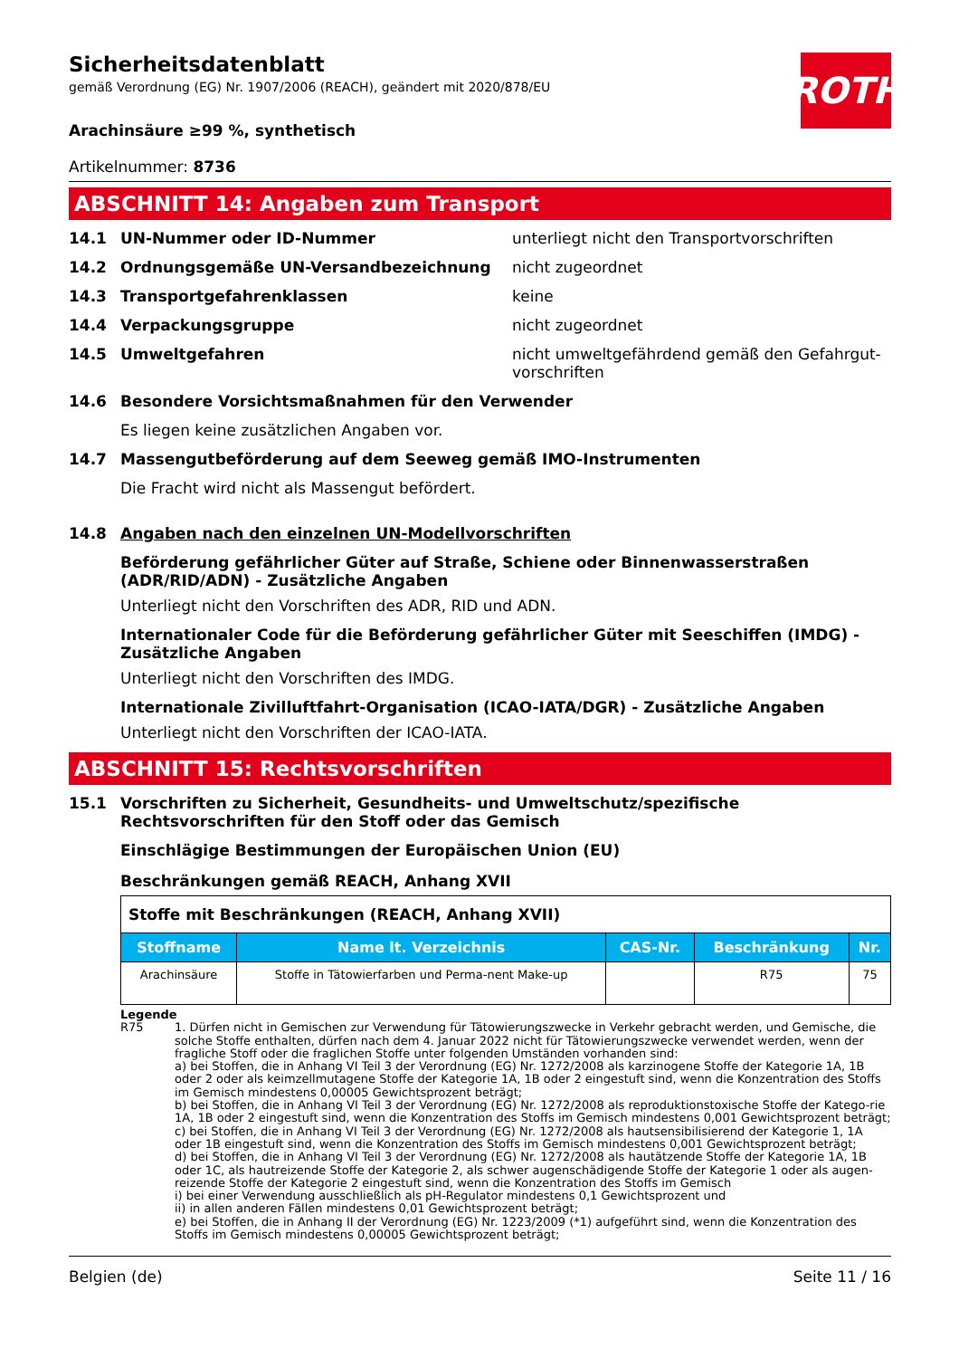ROTH
Sicherheitsdatenblatt
gemäß Verordnung (EG) Nr. 1907/2006 (REACH), geändert mit 2020/878/EU
Arachinsäure ≥99 %, synthetisch
Artikelnummer: 8736
ABSCHNITT 14: Angaben zum Transport
14.1 UN-Nummer oder ID-Nummer unterliegt nicht den Transportvorschriften
14.2 Ordnungsgemäße UN-Versandbezeichnung nicht zugeordnet
14.3 Transportgefahrenklassen keine
14.4 Verpackungsgruppe nicht zugeordnet
14.5 Umweltgefahren nicht umweltgefährdend gemäß den Gefahrgut-vorschriften
14.6 Besondere Vorsichtsmaßnahmen für den Verwender
Es liegen keine zusätzlichen Angaben vor.
14.7 Massengutbeförderung auf dem Seeweg gemäß IMO-Instrumenten
Die Fracht wird nicht als Massengut befördert.
14.8 Angaben nach den einzelnen UN-Modellvorschriften
Beförderung gefährlicher Güter auf Straße, Schiene oder Binnenwasserstraßen (ADR/RID/ADN) - Zusätzliche Angaben
Unterliegt nicht den Vorschriften des ADR, RID und ADN.
Internationaler Code für die Beförderung gefährlicher Güter mit Seeschiffen (IMDG) - Zusätzliche Angaben
Unterliegt nicht den Vorschriften des IMDG.
Internationale Zivilluftfahrt-Organisation (ICAO-IATA/DGR) - Zusätzliche Angaben
Unterliegt nicht den Vorschriften der ICAO-IATA.
ABSCHNITT 15: Rechtsvorschriften
15.1 Vorschriften zu Sicherheit, Gesundheits- und Umweltschutz/spezifische Rechtsvorschriften für den Stoff oder das Gemisch
Einschlägige Bestimmungen der Europäischen Union (EU)
Beschränkungen gemäß REACH, Anhang XVII
| Stoffe mit Beschränkungen (REACH, Anhang XVII) | | | | |
| Stoffname | Name lt. Verzeichnis | CAS-Nr. | Beschränkung | Nr. |
| Arachinsäure | Stoffe in Tätowierfarben und Perma-nent Make-up | | R75 | 75 |
Legende
R75 1. Dürfen nicht in Gemischen zur Verwendung für Tätowierungszwecke in Verkehr gebracht werden, und Gemische, die solche Stoffe enthalten, dürfen nach dem 4. Januar 2022 nicht für Tätowierungszwecke verwendet werden, wenn der fragliche Stoff oder die fraglichen Stoffe unter folgenden Umständen vorhanden sind:
a) bei Stoffen, die in Anhang VI Teil 3 der Verordnung (EG) Nr. 1272/2008 als karzinogene Stoffe der Kategorie 1A, 1B oder 2 oder als keimzellmutagene Stoffe der Kategorie 1A, 1B oder 2 eingestuft sind, wenn die Konzentration des Stoffs im Gemisch mindestens 0,00005 Gewichtsprozent beträgt;
b) bei Stoffen, die in Anhang VI Teil 3 der Verordnung (EG) Nr. 1272/2008 als reproduktionstoxische Stoffe der Katego-rie 1A, 1B oder 2 eingestuft sind, wenn die Konzentration des Stoffs im Gemisch mindestens 0,001 Gewichtsprozent beträgt;
c) bei Stoffen, die in Anhang VI Teil 3 der Verordnung (EG) Nr. 1272/2008 als hautsensibilisierend der Kategorie 1, 1A oder 1B eingestuft sind, wenn die Konzentration des Stoffs im Gemisch mindestens 0,001 Gewichtsprozent beträgt;
d) bei Stoffen, die in Anhang VI Teil 3 der Verordnung (EG) Nr. 1272/2008 als hautätzende Stoffe der Kategorie 1A, 1B oder 1C, als hautreizende Stoffe der Kategorie 2, als schwer augenschädigende Stoffe der Kategorie 1 oder als augen-reizende Stoffe der Kategorie 2 eingestuft sind, wenn die Konzentration des Stoffs im Gemisch
i) bei einer Verwendung ausschließlich als pH-Regulator mindestens 0,1 Gewichtsprozent und
ii) in allen anderen Fällen mindestens 0,01 Gewichtsprozent beträgt;
e) bei Stoffen, die in Anhang II der Verordnung (EG) Nr. 1223/2009 (*1) aufgeführt sind, wenn die Konzentration des Stoffs im Gemisch mindestens 0,00005 Gewichtsprozent beträgt;
Belgien (de) Seite 11 / 16